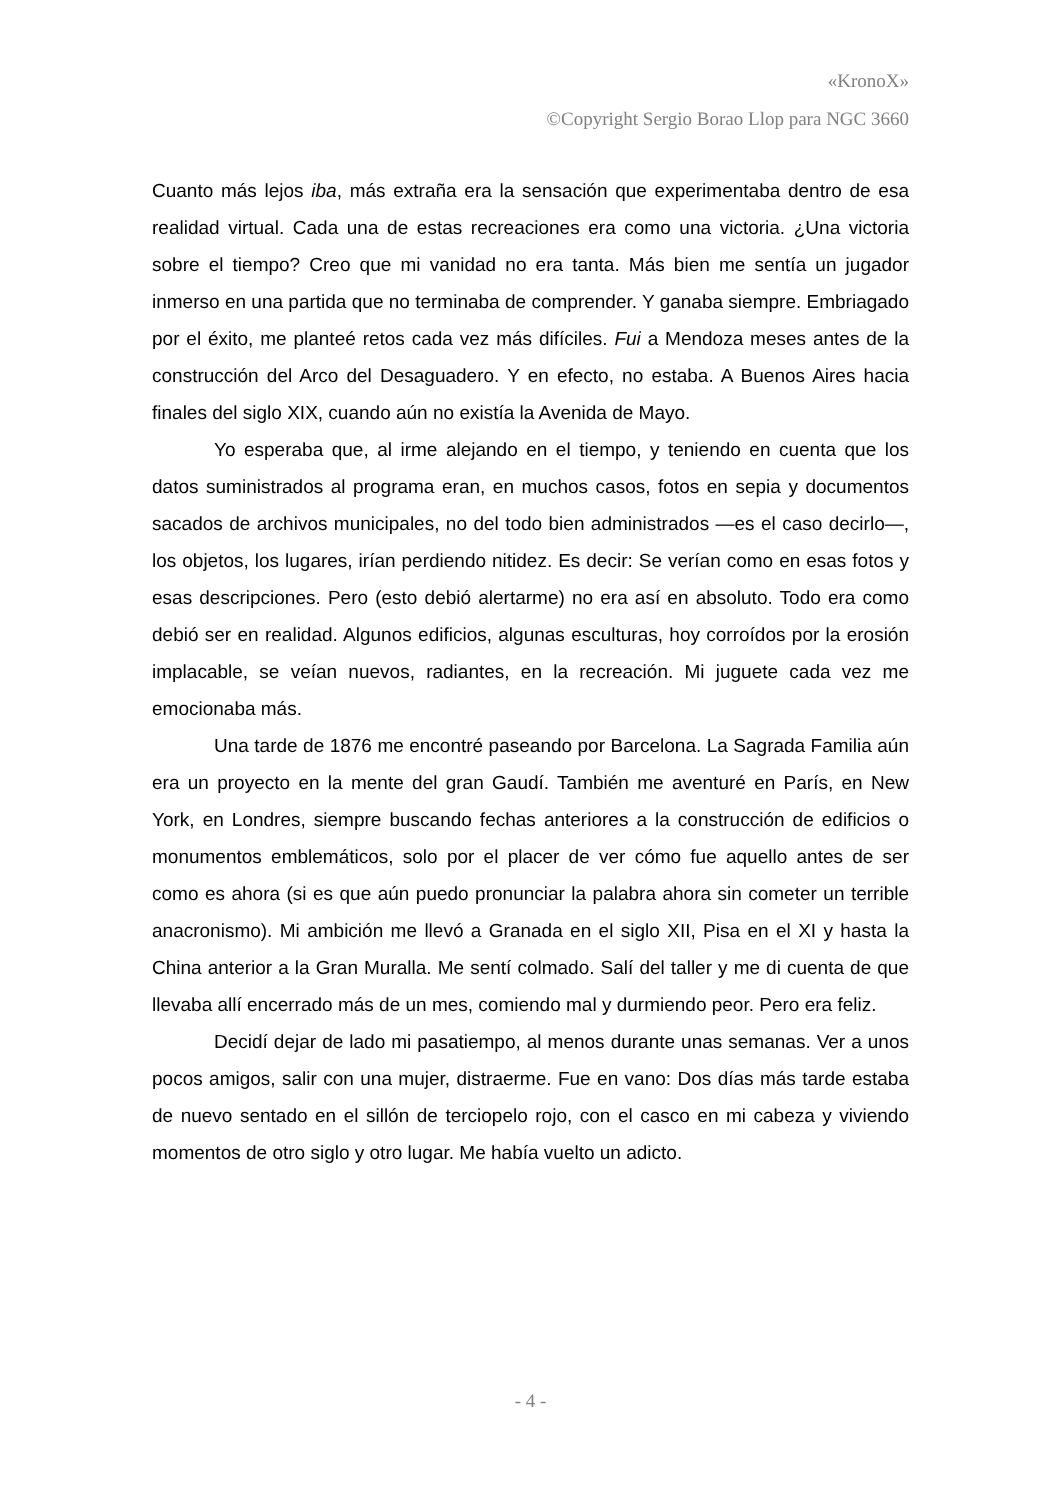«KronoX»
©Copyright Sergio Borao Llop para NGC 3660
Cuanto más lejos iba, más extraña era la sensación que experimentaba dentro de esa realidad virtual. Cada una de estas recreaciones era como una victoria. ¿Una victoria sobre el tiempo? Creo que mi vanidad no era tanta. Más bien me sentía un jugador inmerso en una partida que no terminaba de comprender. Y ganaba siempre. Embriagado por el éxito, me planteé retos cada vez más difíciles. Fui a Mendoza meses antes de la construcción del Arco del Desaguadero. Y en efecto, no estaba. A Buenos Aires hacia finales del siglo XIX, cuando aún no existía la Avenida de Mayo.
Yo esperaba que, al irme alejando en el tiempo, y teniendo en cuenta que los datos suministrados al programa eran, en muchos casos, fotos en sepia y documentos sacados de archivos municipales, no del todo bien administrados —es el caso decirlo—, los objetos, los lugares, irían perdiendo nitidez. Es decir: Se verían como en esas fotos y esas descripciones. Pero (esto debió alertarme) no era así en absoluto. Todo era como debió ser en realidad. Algunos edificios, algunas esculturas, hoy corroídos por la erosión implacable, se veían nuevos, radiantes, en la recreación. Mi juguete cada vez me emocionaba más.
Una tarde de 1876 me encontré paseando por Barcelona. La Sagrada Familia aún era un proyecto en la mente del gran Gaudí. También me aventuré en París, en New York, en Londres, siempre buscando fechas anteriores a la construcción de edificios o monumentos emblemáticos, solo por el placer de ver cómo fue aquello antes de ser como es ahora (si es que aún puedo pronunciar la palabra ahora sin cometer un terrible anacronismo). Mi ambición me llevó a Granada en el siglo XII, Pisa en el XI y hasta la China anterior a la Gran Muralla. Me sentí colmado. Salí del taller y me di cuenta de que llevaba allí encerrado más de un mes, comiendo mal y durmiendo peor. Pero era feliz.
Decidí dejar de lado mi pasatiempo, al menos durante unas semanas. Ver a unos pocos amigos, salir con una mujer, distraerme. Fue en vano: Dos días más tarde estaba de nuevo sentado en el sillón de terciopelo rojo, con el casco en mi cabeza y viviendo momentos de otro siglo y otro lugar. Me había vuelto un adicto.
- 4 -